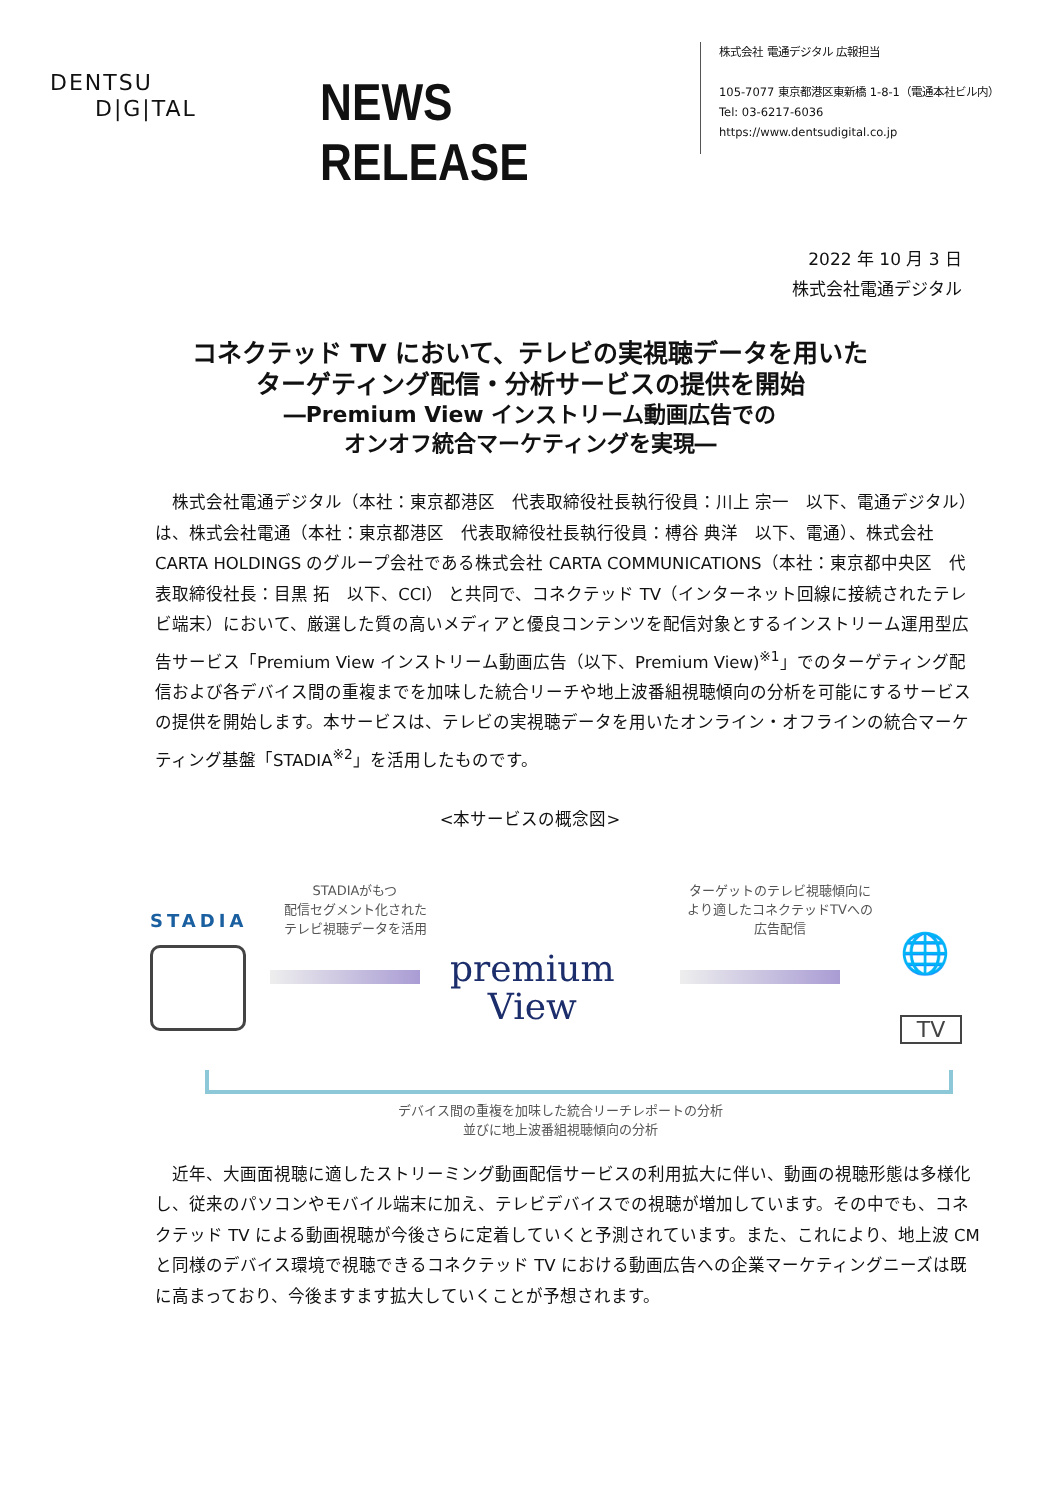DENTSU
D|G|TAL
NEWS RELEASE
株式会社 電通デジタル 広報担当
105-7077 東京都港区東新橋 1-8-1（電通本社ビル内）
Tel: 03-6217-6036
https://www.dentsudigital.co.jp
2022 年 10 月 3 日
株式会社電通デジタル
コネクテッド TV において、テレビの実視聴データを用いた
ターゲティング配信・分析サービスの提供を開始
―Premium View インストリーム動画広告での
オンオフ統合マーケティングを実現―
　株式会社電通デジタル（本社：東京都港区　代表取締役社長執行役員：川上 宗一　以下、電通デジタル）は、株式会社電通（本社：東京都港区　代表取締役社長執行役員：榑谷 典洋　以下、電通）、株式会社 CARTA HOLDINGS のグループ会社である株式会社 CARTA COMMUNICATIONS（本社：東京都中央区　代表取締役社長：目黒 拓　以下、CCI） と共同で、コネクテッド TV（インターネット回線に接続されたテレビ端末）において、厳選した質の高いメディアと優良コンテンツを配信対象とするインストリーム運用型広告サービス「Premium View インストリーム動画広告（以下、Premium View)<sup>※1</sup>」でのターゲティング配信および各デバイス間の重複までを加味した統合リーチや地上波番組視聴傾向の分析を可能にするサービスの提供を開始します。本サービスは、テレビの実視聴データを用いたオンライン・オフラインの統合マーケティング基盤「STADIA<sup>※2</sup>」を活用したものです。
<本サービスの概念図>
STADIA
STADIAがもつ
配信セグメント化された
テレビ視聴データを活用
premium
View
ターゲットのテレビ視聴傾向に
より適したコネクテッドTVへの
広告配信
🌐
TV
デバイス間の重複を加味した統合リーチレポートの分析
並びに地上波番組視聴傾向の分析
　近年、大画面視聴に適したストリーミング動画配信サービスの利用拡大に伴い、動画の視聴形態は多様化し、従来のパソコンやモバイル端末に加え、テレビデバイスでの視聴が増加しています。その中でも、コネクテッド TV による動画視聴が今後さらに定着していくと予測されています。また、これにより、地上波 CM と同様のデバイス環境で視聴できるコネクテッド TV における動画広告への企業マーケティングニーズは既に高まっており、今後ますます拡大していくことが予想されます。